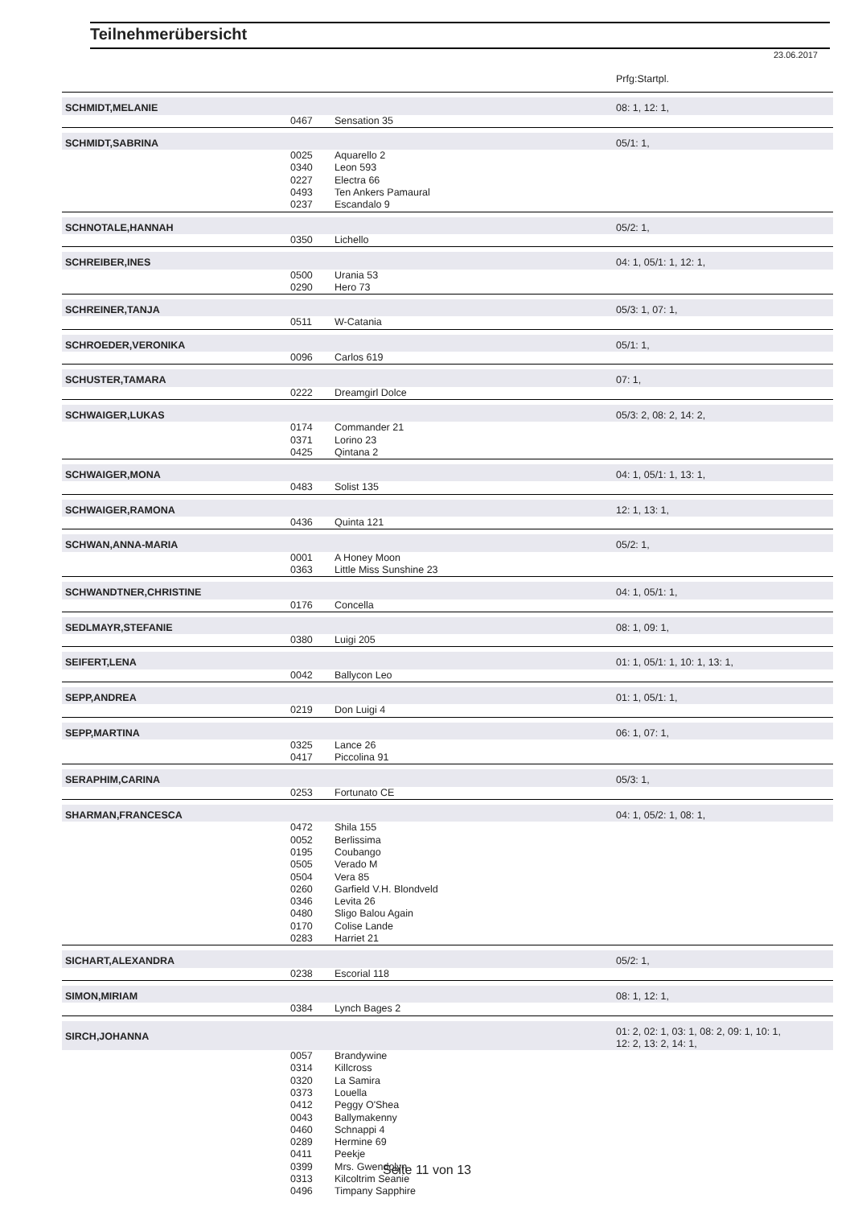Teilnehmerübersicht
23.06.2017
| | | | Prfg:Startpl. |
| SCHMIDT,MELANIE | | | 08: 1, 12: 1, |
| | 0467 | Sensation 35 | |
| SCHMIDT,SABRINA | | | 05/1: 1, |
| | 0025 | Aquarello 2 | |
| | 0340 | Leon 593 | |
| | 0227 | Electra 66 | |
| | 0493 | Ten Ankers Pamaural | |
| | 0237 | Escandalo 9 | |
| SCHNOTALE,HANNAH | | | 05/2: 1, |
| | 0350 | Lichello | |
| SCHREIBER,INES | | | 04: 1, 05/1: 1, 12: 1, |
| | 0500 | Urania 53 | |
| | 0290 | Hero 73 | |
| SCHREINER,TANJA | | | 05/3: 1, 07: 1, |
| | 0511 | W-Catania | |
| SCHROEDER,VERONIKA | | | 05/1: 1, |
| | 0096 | Carlos 619 | |
| SCHUSTER,TAMARA | | | 07: 1, |
| | 0222 | Dreamgirl Dolce | |
| SCHWAIGER,LUKAS | | | 05/3: 2, 08: 2, 14: 2, |
| | 0174 | Commander 21 | |
| | 0371 | Lorino 23 | |
| | 0425 | Qintana 2 | |
| SCHWAIGER,MONA | | | 04: 1, 05/1: 1, 13: 1, |
| | 0483 | Solist 135 | |
| SCHWAIGER,RAMONA | | | 12: 1, 13: 1, |
| | 0436 | Quinta 121 | |
| SCHWAN,ANNA-MARIA | | | 05/2: 1, |
| | 0001 | A Honey Moon | |
| | 0363 | Little Miss Sunshine 23 | |
| SCHWANDTNER,CHRISTINE | | | 04: 1, 05/1: 1, |
| | 0176 | Concella | |
| SEDLMAYR,STEFANIE | | | 08: 1, 09: 1, |
| | 0380 | Luigi 205 | |
| SEIFERT,LENA | | | 01: 1, 05/1: 1, 10: 1, 13: 1, |
| | 0042 | Ballycon Leo | |
| SEPP,ANDREA | | | 01: 1, 05/1: 1, |
| | 0219 | Don Luigi 4 | |
| SEPP,MARTINA | | | 06: 1, 07: 1, |
| | 0325 | Lance 26 | |
| | 0417 | Piccolina 91 | |
| SERAPHIM,CARINA | | | 05/3: 1, |
| | 0253 | Fortunato CE | |
| SHARMAN,FRANCESCA | | | 04: 1, 05/2: 1, 08: 1, |
| | 0472 | Shila 155 | |
| | 0052 | Berlissima | |
| | 0195 | Coubango | |
| | 0505 | Verado M | |
| | 0504 | Vera 85 | |
| | 0260 | Garfield V.H. Blondveld | |
| | 0346 | Levita 26 | |
| | 0480 | Sligo Balou Again | |
| | 0170 | Colise Lande | |
| | 0283 | Harriet 21 | |
| SICHART,ALEXANDRA | | | 05/2: 1, |
| | 0238 | Escorial 118 | |
| SIMON,MIRIAM | | | 08: 1, 12: 1, |
| | 0384 | Lynch Bages 2 | |
| SIRCH,JOHANNA | | | 01: 2, 02: 1, 03: 1, 08: 2, 09: 1, 10: 1, 12: 2, 13: 2, 14: 1, |
| | 0057 | Brandywine | |
| | 0314 | Killcross | |
| | 0320 | La Samira | |
| | 0373 | Louella | |
| | 0412 | Peggy O'Shea | |
| | 0043 | Ballymakenny | |
| | 0460 | Schnappi 4 | |
| | 0289 | Hermine 69 | |
| | 0411 | Peekje | |
| | 0399 | Mrs. Gwendolyn | |
| | 0313 | Kilcoltrim Seanie | |
| | 0496 | Timpany Sapphire | |
Seite 11 von 13